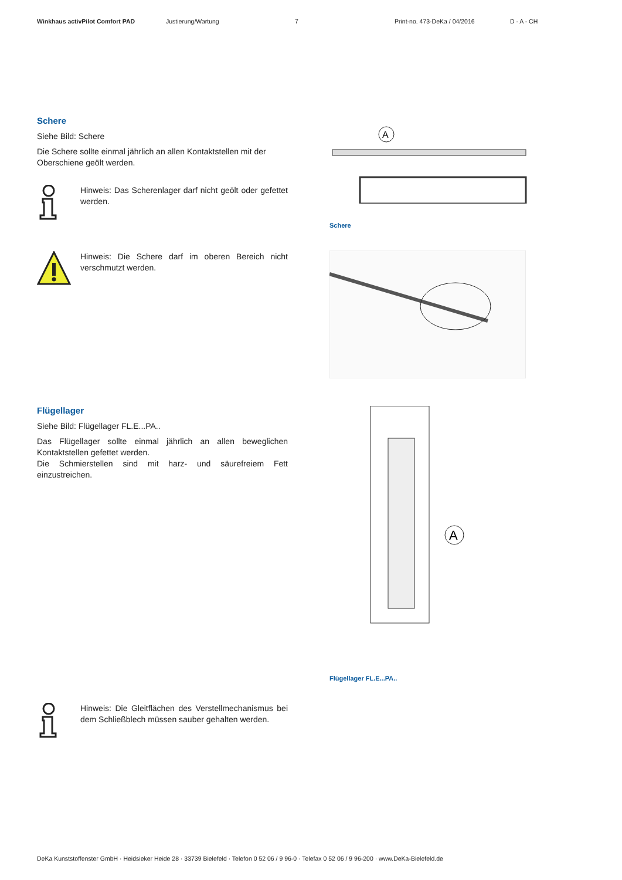Winkhaus activPilot Comfort PAD Justierung/Wartung 7 Print-no. 473-DeKa / 04/2016 D - A - CH
Schere
Siehe Bild: Schere
Die Schere sollte einmal jährlich an allen Kontaktstellen mit der Oberschiene geölt werden.
Hinweis: Das Scherenlager darf nicht geölt oder gefettet werden.
Hinweis: Die Schere darf im oberen Bereich nicht verschmutzt werden.
A
Schere
Flügellager
Siehe Bild: Flügellager FL.E...PA..
Das Flügellager sollte einmal jährlich an allen beweglichen Kontaktstellen gefettet werden.
Die Schmierstellen sind mit harz- und säurefreiem Fett einzustreichen.
A
Flügellager FL.E...PA..
Hinweis: Die Gleitflächen des Verstellmechanismus bei dem Schließblech müssen sauber gehalten werden.
DeKa Kunststoffenster GmbH · Heidsieker Heide 28 · 33739 Bielefeld · Telefon 0 52 06 / 9 96-0 · Telefax 0 52 06 / 9 96-200 · www.DeKa-Bielefeld.de